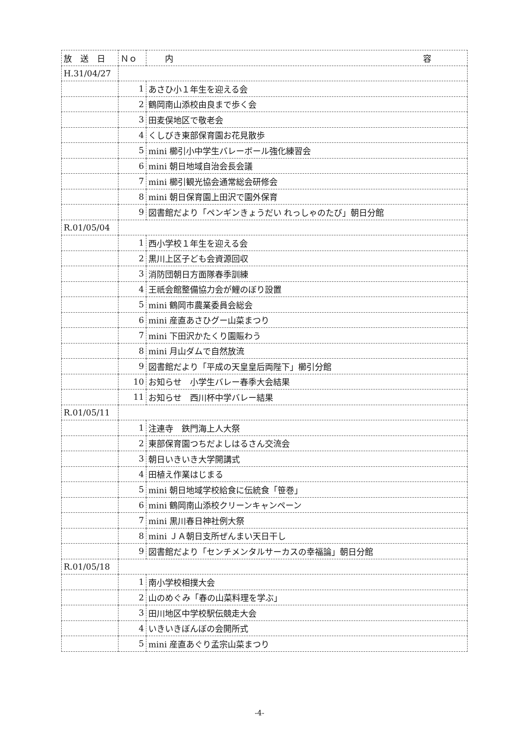| 放 送 日 | Ｎｏ | 内 容 |
| --- | --- | --- |
| H.31/04/27 | | |
| | 1 | あさひ小１年生を迎える会 |
| | 2 | 鶴岡南山添校由良まで歩く会 |
| | 3 | 田麦俣地区で敬老会 |
| | 4 | くしびき東部保育園お花見散歩 |
| | 5 | mini 櫛引小中学生バレーボール強化練習会 |
| | 6 | mini 朝日地域自治会長会議 |
| | 7 | mini 櫛引観光協会通常総会研修会 |
| | 8 | mini 朝日保育園上田沢で園外保育 |
| | 9 | 図書館だより「ペンギンきょうだい れっしゃのたび」朝日分館 |
| R.01/05/04 | | |
| | 1 | 西小学校１年生を迎える会 |
| | 2 | 黒川上区子ども会資源回収 |
| | 3 | 消防団朝日方面隊春季訓練 |
| | 4 | 王祇会館整備協力会が鯉のぼり設置 |
| | 5 | mini 鶴岡市農業委員会総会 |
| | 6 | mini 産直あさひグー山菜まつり |
| | 7 | mini 下田沢かたくり園賑わう |
| | 8 | mini 月山ダムで自然放流 |
| | 9 | 図書館だより「平成の天皇皇后両陛下」櫛引分館 |
| | 10 | お知らせ 小学生バレー春季大会結果 |
| | 11 | お知らせ 西川杯中学バレー結果 |
| R.01/05/11 | | |
| | 1 | 注連寺 鉄門海上人大祭 |
| | 2 | 東部保育園つちだよしはるさん交流会 |
| | 3 | 朝日いきいき大学開講式 |
| | 4 | 田植え作業はじまる |
| | 5 | mini 朝日地域学校給食に伝統食「笹巻」 |
| | 6 | mini 鶴岡南山添校クリーンキャンペーン |
| | 7 | mini 黒川春日神社例大祭 |
| | 8 | mini ＪＡ朝日支所ぜんまい天日干し |
| | 9 | 図書館だより「センチメンタルサーカスの幸福論」朝日分館 |
| R.01/05/18 | | |
| | 1 | 南小学校相撲大会 |
| | 2 | 山のめぐみ「春の山菜料理を学ぶ」 |
| | 3 | 田川地区中学校駅伝競走大会 |
| | 4 | いきいきぼんぼの会開所式 |
| | 5 | mini 産直あぐり孟宗山菜まつり |
-4-